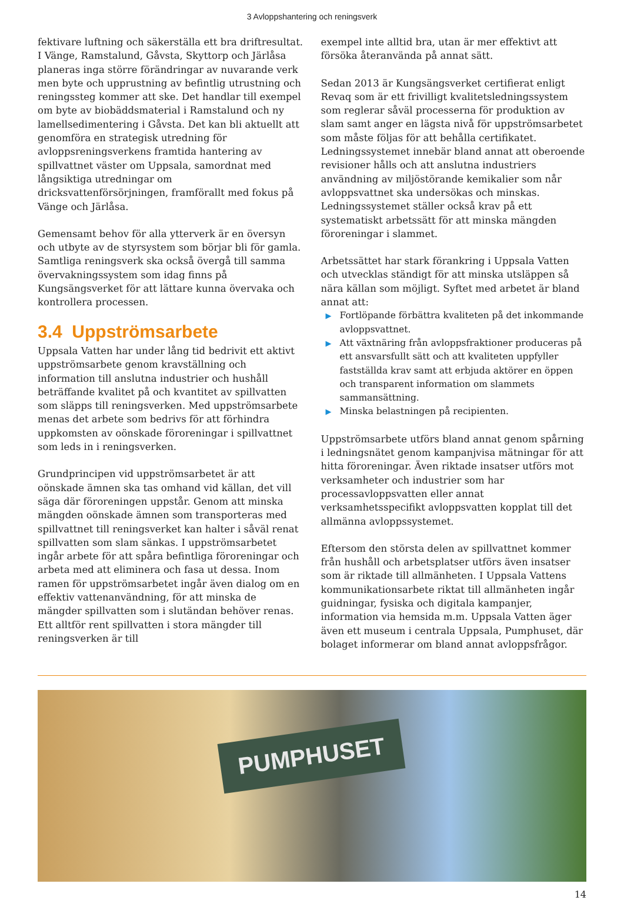3 Avloppshantering och reningsverk
fektivare luftning och säkerställa ett bra driftresultat. I Vänge, Ramstalund, Gåvsta, Skyttorp och Järlåsa planeras inga större förändringar av nuvarande verk men byte och upprustning av befintlig utrustning och reningssteg kommer att ske. Det handlar till exempel om byte av biobäddsmaterial i Ramstalund och ny lamellsedimentering i Gåvsta. Det kan bli aktuellt att genomföra en strategisk utredning för avloppsreningsverkens framtida hantering av spillvattnet väster om Uppsala, samordnat med långsiktiga utredningar om dricksvattenförsörjningen, framförallt med fokus på Vänge och Järlåsa.
Gemensamt behov för alla ytterverk är en översyn och utbyte av de styrsystem som börjar bli för gamla. Samtliga reningsverk ska också övergå till samma övervakningssystem som idag finns på Kungsängsverket för att lättare kunna övervaka och kontrollera processen.
3.4 Uppströmsarbete
Uppsala Vatten har under lång tid bedrivit ett aktivt uppströmsarbete genom kravställning och information till anslutna industrier och hushåll beträffande kvalitet på och kvantitet av spillvatten som släpps till reningsverken. Med uppströmsarbete menas det arbete som bedrivs för att förhindra uppkomsten av oönskade föroreningar i spillvattnet som leds in i reningsverken.
Grundprincipen vid uppströmsarbetet är att oönskade ämnen ska tas omhand vid källan, det vill säga där föroreningen uppstår. Genom att minska mängden oönskade ämnen som transporteras med spillvattnet till reningsverket kan halter i såväl renat spillvatten som slam sänkas. I uppströmsarbetet ingår arbete för att spåra befintliga föroreningar och arbeta med att eliminera och fasa ut dessa. Inom ramen för uppströmsarbetet ingår även dialog om en effektiv vattenanvändning, för att minska de mängder spillvatten som i slutändan behöver renas. Ett alltför rent spillvatten i stora mängder till reningsverken är till
exempel inte alltid bra, utan är mer effektivt att försöka återanvända på annat sätt.
Sedan 2013 är Kungsängsverket certifierat enligt Revaq som är ett frivilligt kvalitetsledningssystem som reglerar såväl processerna för produktion av slam samt anger en lägsta nivå för uppströmsarbetet som måste följas för att behålla certifikatet. Ledningssystemet innebär bland annat att oberoende revisioner hålls och att anslutna industriers användning av miljöstörande kemikalier som når avloppsvattnet ska undersökas och minskas. Ledningssystemet ställer också krav på ett systematiskt arbetssätt för att minska mängden föroreningar i slammet.
Arbetssättet har stark förankring i Uppsala Vatten och utvecklas ständigt för att minska utsläppen så nära källan som möjligt. Syftet med arbetet är bland annat att:
▶ Fortlöpande förbättra kvaliteten på det inkommande avloppsvattnet.
▶ Att växtnäring från avloppsfraktioner produceras på ett ansvarsfullt sätt och att kvaliteten uppfyller fastställda krav samt att erbjuda aktörer en öppen och transparent information om slammets sammansättning.
▶ Minska belastningen på recipienten.
Uppströmsarbete utförs bland annat genom spårning i ledningsnätet genom kampanjvisa mätningar för att hitta föroreningar. Även riktade insatser utförs mot verksamheter och industrier som har processavloppsvatten eller annat verksamhetsspecifikt avloppsvatten kopplat till det allmänna avloppssystemet.
Eftersom den största delen av spillvattnet kommer från hushåll och arbetsplatser utförs även insatser som är riktade till allmänheten. I Uppsala Vattens kommunikationsarbete riktat till allmänheten ingår guidningar, fysiska och digitala kampanjer, information via hemsida m.m. Uppsala Vatten äger även ett museum i centrala Uppsala, Pumphuset, där bolaget informerar om bland annat avloppsfrågor.
PUMPHUSET
14